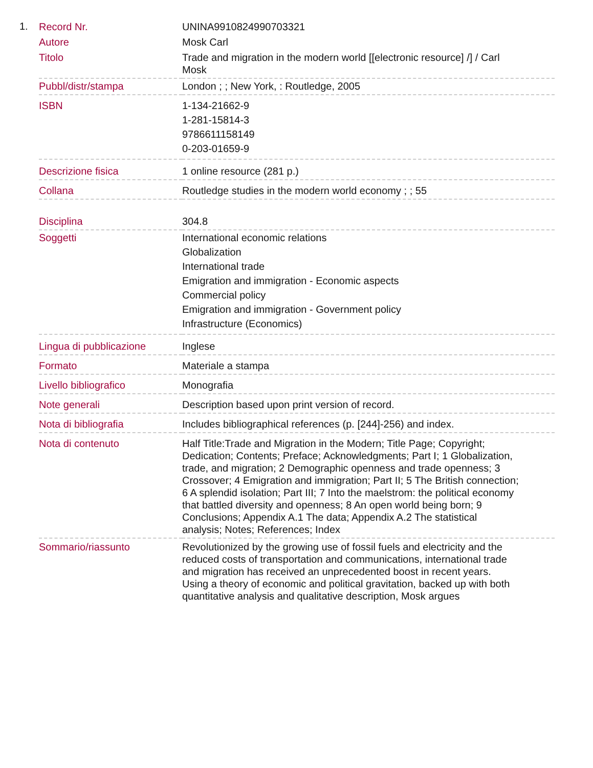1.
| Record Nr. | UNINA9910824990703321 |
| Autore | Mosk Carl |
| Titolo | Trade and migration in the modern world [[electronic resource] /] / Carl Mosk |
| Pubbl/distr/stampa | London ; ; New York, : Routledge, 2005 |
| ISBN | 1-134-21662-9 1-281-15814-3 9786611158149 0-203-01659-9 |
| Descrizione fisica | 1 online resource (281 p.) |
| Collana | Routledge studies in the modern world economy ; ; 55 |
| Disciplina | 304.8 |
| Soggetti | International economic relations Globalization International trade Emigration and immigration - Economic aspects Commercial policy Emigration and immigration - Government policy Infrastructure (Economics) |
| Lingua di pubblicazione | Inglese |
| Formato | Materiale a stampa |
| Livello bibliografico | Monografia |
| Note generali | Description based upon print version of record. |
| Nota di bibliografia | Includes bibliographical references (p. [244]-256) and index. |
| Nota di contenuto | Half Title:Trade and Migration in the Modern; Title Page; Copyright; Dedication; Contents; Preface; Acknowledgments; Part I; 1 Globalization, trade, and migration; 2 Demographic openness and trade openness; 3 Crossover; 4 Emigration and immigration; Part II; 5 The British connection; 6 A splendid isolation; Part III; 7 Into the maelstrom: the political economy that battled diversity and openness; 8 An open world being born; 9 Conclusions; Appendix A.1 The data; Appendix A.2 The statistical analysis; Notes; References; Index |
| Sommario/riassunto | Revolutionized by the growing use of fossil fuels and electricity and the reduced costs of transportation and communications, international trade and migration has received an unprecedented boost in recent years. Using a theory of economic and political gravitation, backed up with both quantitative analysis and qualitative description, Mosk argues |